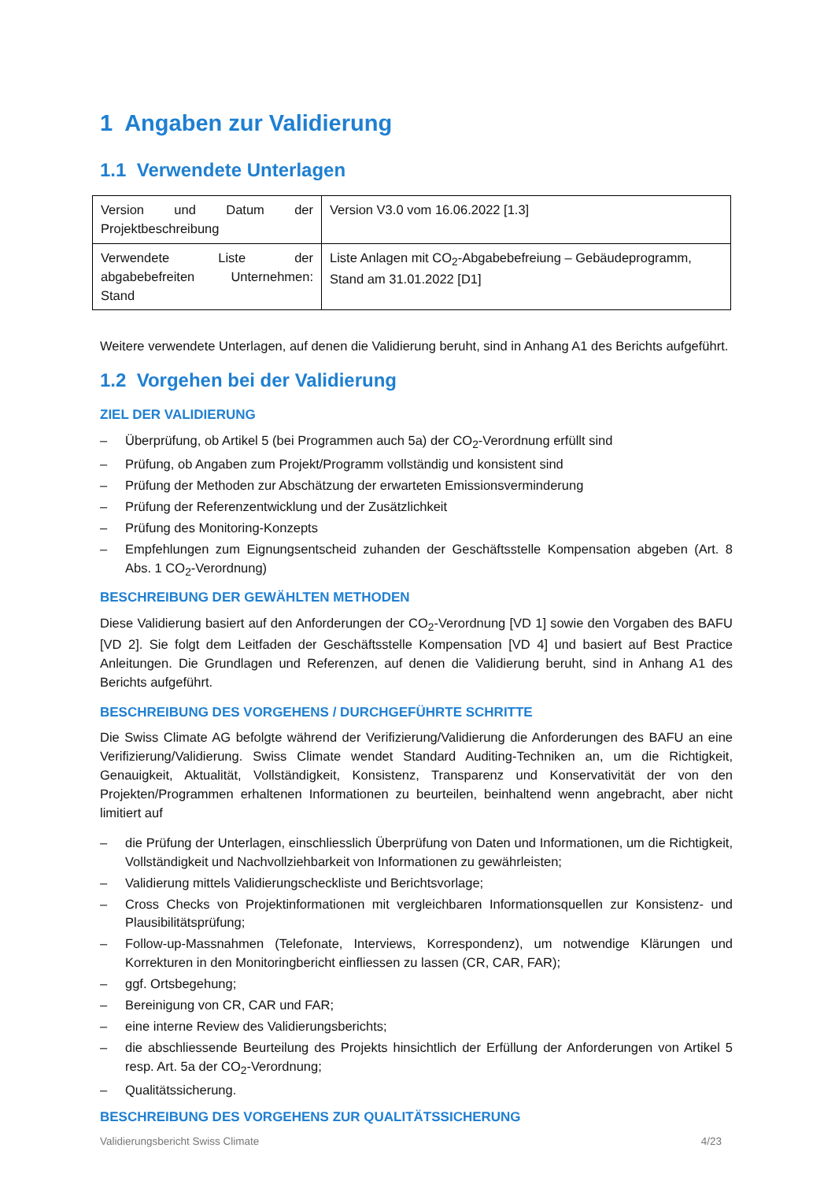1 Angaben zur Validierung
1.1 Verwendete Unterlagen
| Version und Datum der Projektbeschreibung | Version V3.0 vom 16.06.2022 [1.3] |
| Verwendete Liste der abgabebefreiten Unternehmen: Stand | Liste Anlagen mit CO<sub>2</sub>-Abgabebefreiung – Gebäudeprogramm, Stand am 31.01.2022 [D1] |
Weitere verwendete Unterlagen, auf denen die Validierung beruht, sind in Anhang A1 des Berichts aufgeführt.
1.2 Vorgehen bei der Validierung
ZIEL DER VALIDIERUNG
– Überprüfung, ob Artikel 5 (bei Programmen auch 5a) der CO<sub>2</sub>-Verordnung erfüllt sind
– Prüfung, ob Angaben zum Projekt/Programm vollständig und konsistent sind
– Prüfung der Methoden zur Abschätzung der erwarteten Emissionsverminderung
– Prüfung der Referenzentwicklung und der Zusätzlichkeit
– Prüfung des Monitoring-Konzepts
– Empfehlungen zum Eignungsentscheid zuhanden der Geschäftsstelle Kompensation abgeben (Art. 8 Abs. 1 CO<sub>2</sub>-Verordnung)
BESCHREIBUNG DER GEWÄHLTEN METHODEN
Diese Validierung basiert auf den Anforderungen der CO<sub>2</sub>-Verordnung [VD 1] sowie den Vorgaben des BAFU [VD 2]. Sie folgt dem Leitfaden der Geschäftsstelle Kompensation [VD 4] und basiert auf Best Practice Anleitungen. Die Grundlagen und Referenzen, auf denen die Validierung beruht, sind in Anhang A1 des Berichts aufgeführt.
BESCHREIBUNG DES VORGEHENS / DURCHGEFÜHRTE SCHRITTE
Die Swiss Climate AG befolgte während der Verifizierung/Validierung die Anforderungen des BAFU an eine Verifizierung/Validierung. Swiss Climate wendet Standard Auditing-Techniken an, um die Richtigkeit, Genauigkeit, Aktualität, Vollständigkeit, Konsistenz, Transparenz und Konservativität der von den Projekten/Programmen erhaltenen Informationen zu beurteilen, beinhaltend wenn angebracht, aber nicht limitiert auf
– die Prüfung der Unterlagen, einschliesslich Überprüfung von Daten und Informationen, um die Richtigkeit, Vollständigkeit und Nachvollziehbarkeit von Informationen zu gewährleisten;
– Validierung mittels Validierungscheckliste und Berichtsvorlage;
– Cross Checks von Projektinformationen mit vergleichbaren Informationsquellen zur Konsistenz- und Plausibilitätsprüfung;
– Follow-up-Massnahmen (Telefonate, Interviews, Korrespondenz), um notwendige Klärungen und Korrekturen in den Monitoringbericht einfliessen zu lassen (CR, CAR, FAR);
– ggf. Ortsbegehung;
– Bereinigung von CR, CAR und FAR;
– eine interne Review des Validierungsberichts;
– die abschliessende Beurteilung des Projekts hinsichtlich der Erfüllung der Anforderungen von Artikel 5 resp. Art. 5a der CO<sub>2</sub>-Verordnung;
– Qualitätssicherung.
BESCHREIBUNG DES VORGEHENS ZUR QUALITÄTSSICHERUNG
Validierungsbericht Swiss Climate 4/23